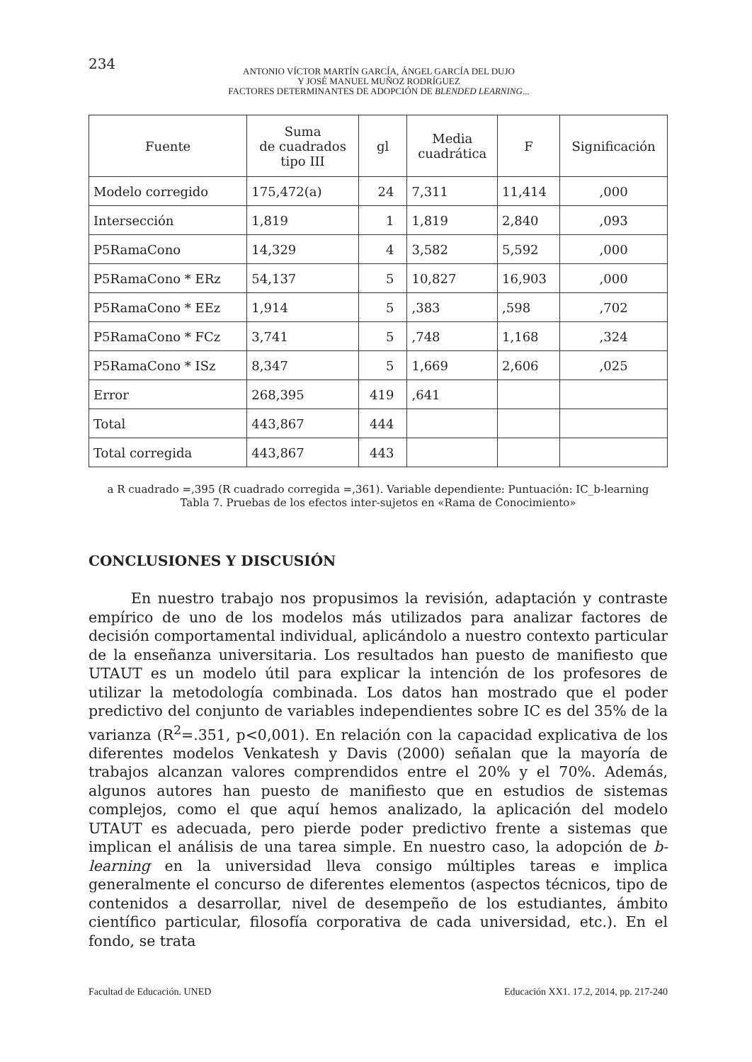234
ANTONIO VÍCTOR MARTÍN GARCÍA, ÁNGEL GARCÍA DEL DUJO
Y JOSÉ MANUEL MUÑOZ RODRÍGUEZ
FACTORES DETERMINANTES DE ADOPCIÓN DE BLENDED LEARNING...
| Fuente | Suma de cuadrados tipo III | gl | Media cuadrática | F | Significación |
| --- | --- | --- | --- | --- | --- |
| Modelo corregido | 175,472(a) | 24 | 7,311 | 11,414 | ,000 |
| Intersección | 1,819 | 1 | 1,819 | 2,840 | ,093 |
| P5RamaCono | 14,329 | 4 | 3,582 | 5,592 | ,000 |
| P5RamaCono * ERz | 54,137 | 5 | 10,827 | 16,903 | ,000 |
| P5RamaCono * EEz | 1,914 | 5 | ,383 | ,598 | ,702 |
| P5RamaCono * FCz | 3,741 | 5 | ,748 | 1,168 | ,324 |
| P5RamaCono * ISz | 8,347 | 5 | 1,669 | 2,606 | ,025 |
| Error | 268,395 | 419 | ,641 | | |
| Total | 443,867 | 444 | | | |
| Total corregida | 443,867 | 443 | | | |
a R cuadrado =,395 (R cuadrado corregida =,361). Variable dependiente: Puntuación: IC_b-learning
Tabla 7. Pruebas de los efectos inter-sujetos en «Rama de Conocimiento»
CONCLUSIONES Y DISCUSIÓN
En nuestro trabajo nos propusimos la revisión, adaptación y contraste empírico de uno de los modelos más utilizados para analizar factores de decisión comportamental individual, aplicándolo a nuestro contexto particular de la enseñanza universitaria. Los resultados han puesto de manifiesto que UTAUT es un modelo útil para explicar la intención de los profesores de utilizar la metodología combinada. Los datos han mostrado que el poder predictivo del conjunto de variables independientes sobre IC es del 35% de la varianza (R<sup>2</sup>=.351, p<0,001). En relación con la capacidad explicativa de los diferentes modelos Venkatesh y Davis (2000) señalan que la mayoría de trabajos alcanzan valores comprendidos entre el 20% y el 70%. Además, algunos autores han puesto de manifiesto que en estudios de sistemas complejos, como el que aquí hemos analizado, la aplicación del modelo UTAUT es adecuada, pero pierde poder predictivo frente a sistemas que implican el análisis de una tarea simple. En nuestro caso, la adopción de b-learning en la universidad lleva consigo múltiples tareas e implica generalmente el concurso de diferentes elementos (aspectos técnicos, tipo de contenidos a desarrollar, nivel de desempeño de los estudiantes, ámbito científico particular, filosofía corporativa de cada universidad, etc.). En el fondo, se trata
Facultad de Educación. UNED Educación XX1. 17.2, 2014, pp. 217-240